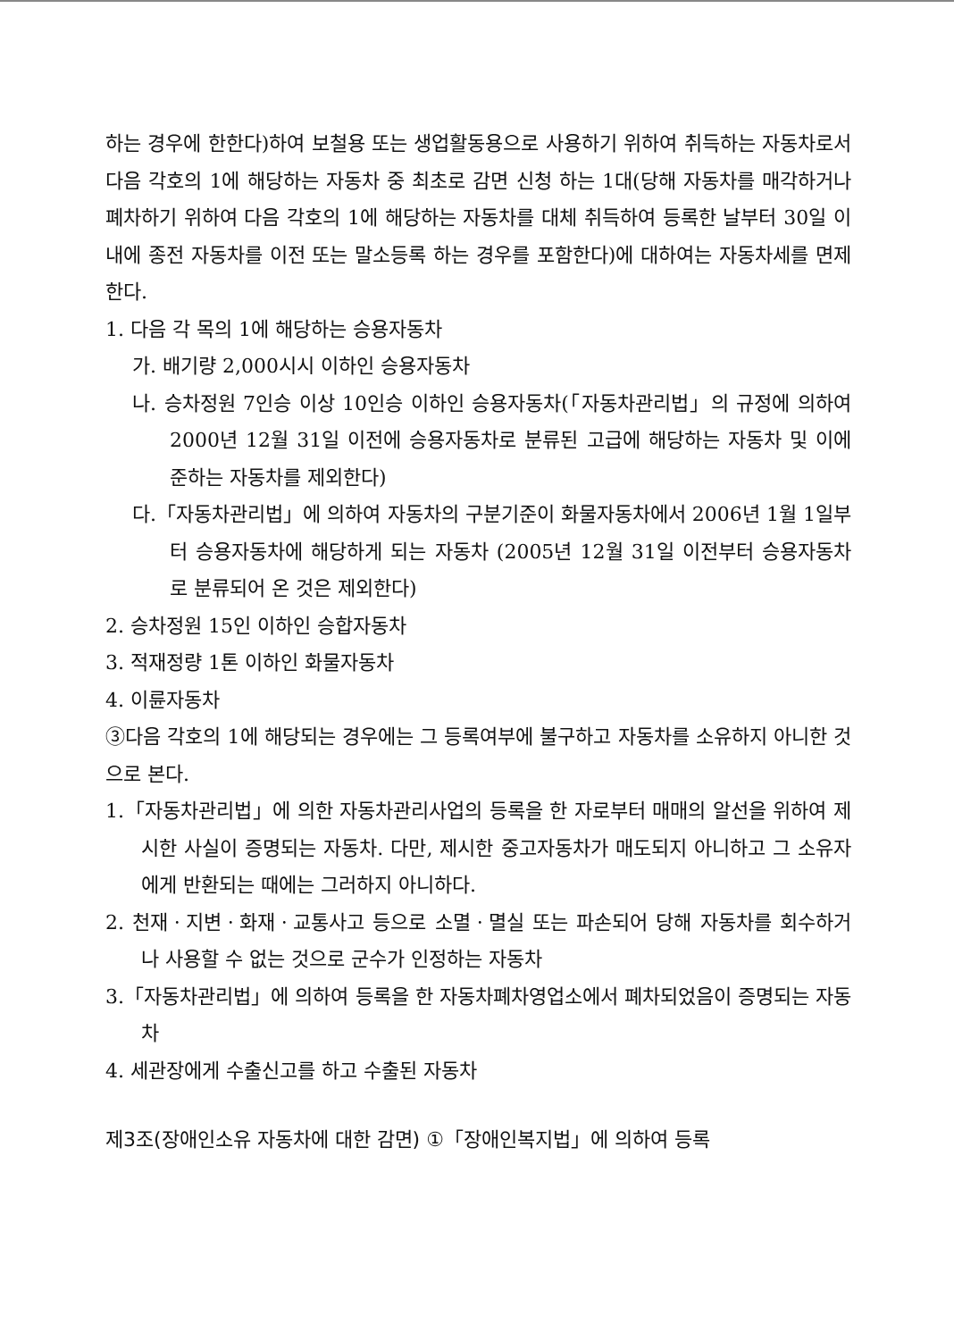하는 경우에 한한다)하여 보철용 또는 생업활동용으로 사용하기 위하여 취득하는 자동차로서 다음 각호의 1에 해당하는 자동차 중 최초로 감면 신청 하는 1대(당해 자동차를 매각하거나 폐차하기 위하여 다음 각호의 1에 해당하는 자동차를 대체 취득하여 등록한 날부터 30일 이내에 종전 자동차를 이전 또는 말소등록 하는 경우를 포함한다)에 대하여는 자동차세를 면제한다.
1. 다음 각 목의 1에 해당하는 승용자동차
가. 배기량 2,000시시 이하인 승용자동차
나. 승차정원 7인승 이상 10인승 이하인 승용자동차(「자동차관리법」의 규정에 의하여 2000년 12월 31일 이전에 승용자동차로 분류된 고급에 해당하는 자동차 및 이에 준하는 자동차를 제외한다)
다.「자동차관리법」에 의하여 자동차의 구분기준이 화물자동차에서 2006년 1월 1일부터 승용자동차에 해당하게 되는 자동차 (2005년 12월 31일 이전부터 승용자동차로 분류되어 온 것은 제외한다)
2. 승차정원 15인 이하인 승합자동차
3. 적재정량 1톤 이하인 화물자동차
4. 이륜자동차
③다음 각호의 1에 해당되는 경우에는 그 등록여부에 불구하고 자동차를 소유하지 아니한 것으로 본다.
1.「자동차관리법」에 의한 자동차관리사업의 등록을 한 자로부터 매매의 알선을 위하여 제시한 사실이 증명되는 자동차. 다만, 제시한 중고자동차가 매도되지 아니하고 그 소유자에게 반환되는 때에는 그러하지 아니하다.
2. 천재ㆍ지변ㆍ화재ㆍ교통사고 등으로 소멸ㆍ멸실 또는 파손되어 당해 자동차를 회수하거나 사용할 수 없는 것으로 군수가 인정하는 자동차
3.「자동차관리법」에 의하여 등록을 한 자동차폐차영업소에서 폐차되었음이 증명되는 자동차
4. 세관장에게 수출신고를 하고 수출된 자동차
제3조(장애인소유 자동차에 대한 감면) ①「장애인복지법」에 의하여 등록